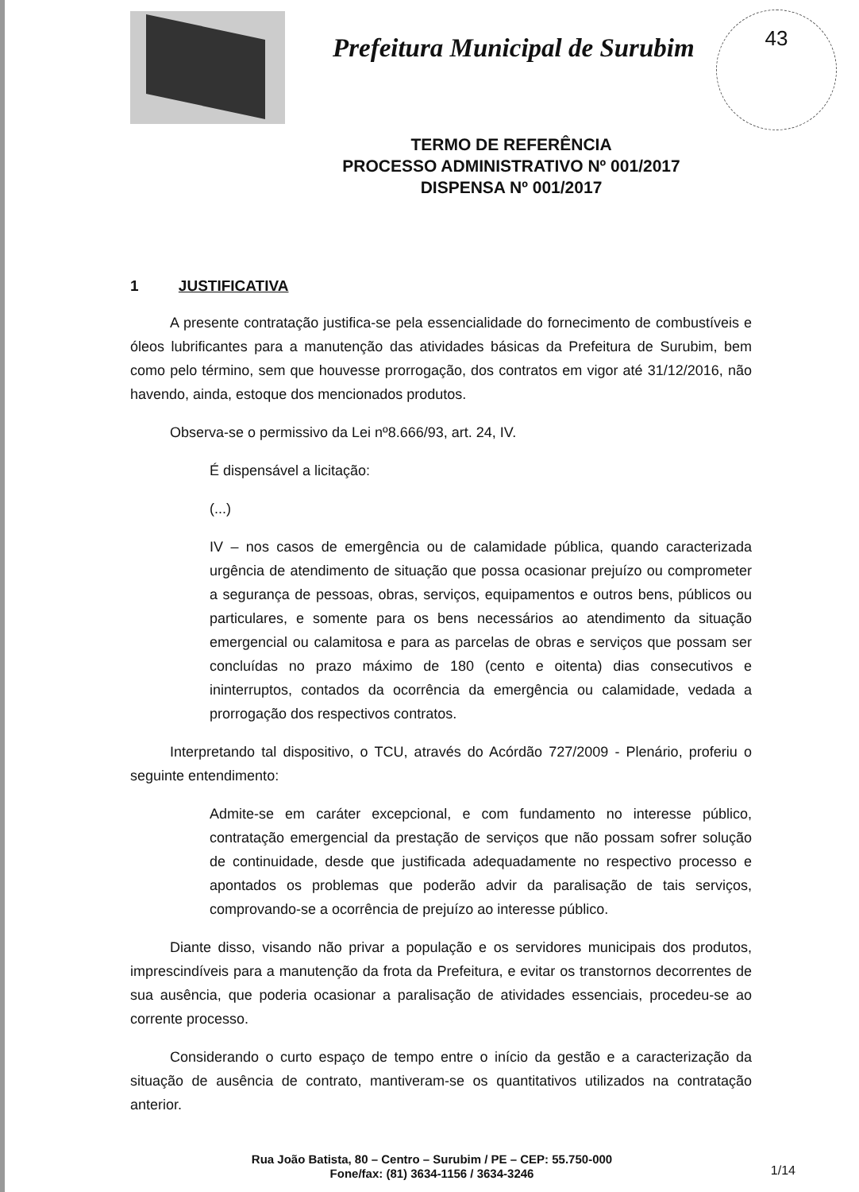Prefeitura Municipal de Surubim
43
TERMO DE REFERÊNCIA
PROCESSO ADMINISTRATIVO Nº 001/2017
DISPENSA Nº 001/2017
1 JUSTIFICATIVA
A presente contratação justifica-se pela essencialidade do fornecimento de combustíveis e óleos lubrificantes para a manutenção das atividades básicas da Prefeitura de Surubim, bem como pelo término, sem que houvesse prorrogação, dos contratos em vigor até 31/12/2016, não havendo, ainda, estoque dos mencionados produtos.
Observa-se o permissivo da Lei nº8.666/93, art. 24, IV.
É dispensável a licitação:
(...)
IV – nos casos de emergência ou de calamidade pública, quando caracterizada urgência de atendimento de situação que possa ocasionar prejuízo ou comprometer a segurança de pessoas, obras, serviços, equipamentos e outros bens, públicos ou particulares, e somente para os bens necessários ao atendimento da situação emergencial ou calamitosa e para as parcelas de obras e serviços que possam ser concluídas no prazo máximo de 180 (cento e oitenta) dias consecutivos e ininterruptos, contados da ocorrência da emergência ou calamidade, vedada a prorrogação dos respectivos contratos.
Interpretando tal dispositivo, o TCU, através do Acórdão 727/2009 - Plenário, proferiu o seguinte entendimento:
Admite-se em caráter excepcional, e com fundamento no interesse público, contratação emergencial da prestação de serviços que não possam sofrer solução de continuidade, desde que justificada adequadamente no respectivo processo e apontados os problemas que poderão advir da paralisação de tais serviços, comprovando-se a ocorrência de prejuízo ao interesse público.
Diante disso, visando não privar a população e os servidores municipais dos produtos, imprescindíveis para a manutenção da frota da Prefeitura, e evitar os transtornos decorrentes de sua ausência, que poderia ocasionar a paralisação de atividades essenciais, procedeu-se ao corrente processo.
Considerando o curto espaço de tempo entre o início da gestão e a caracterização da situação de ausência de contrato, mantiveram-se os quantitativos utilizados na contratação anterior.
Rua João Batista, 80 – Centro – Surubim / PE – CEP: 55.750-000
Fone/fax: (81) 3634-1156 / 3634-3246
1/14